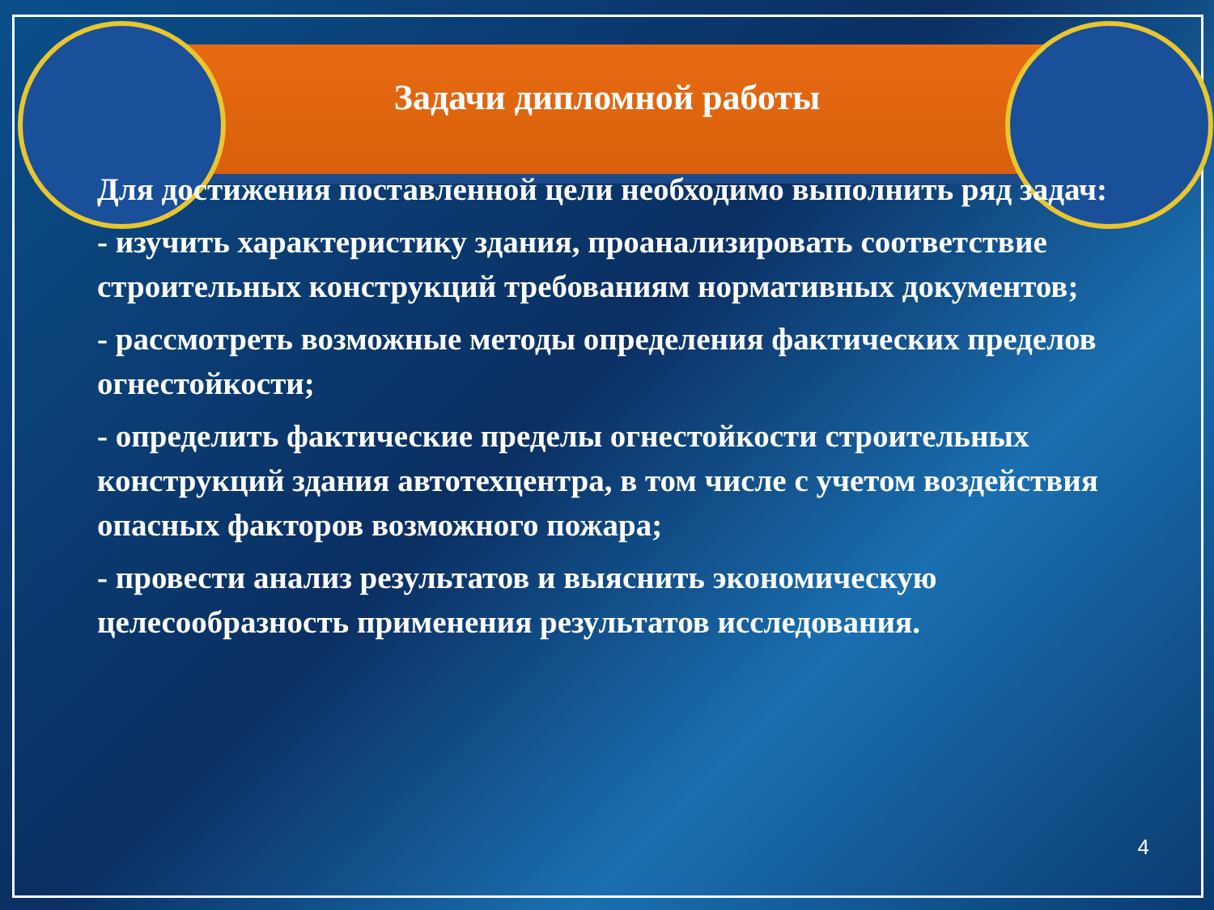Задачи дипломной работы
Для достижения поставленной цели необходимо выполнить ряд задач:
- изучить характеристику здания, проанализировать соответствие строительных конструкций требованиям нормативных документов;
- рассмотреть возможные методы определения фактических пределов огнестойкости;
- определить фактические пределы огнестойкости строительных конструкций здания автотехцентра, в том числе с учетом воздействия опасных факторов возможного пожара;
- провести анализ результатов и выяснить экономическую целесообразность применения результатов исследования.
4